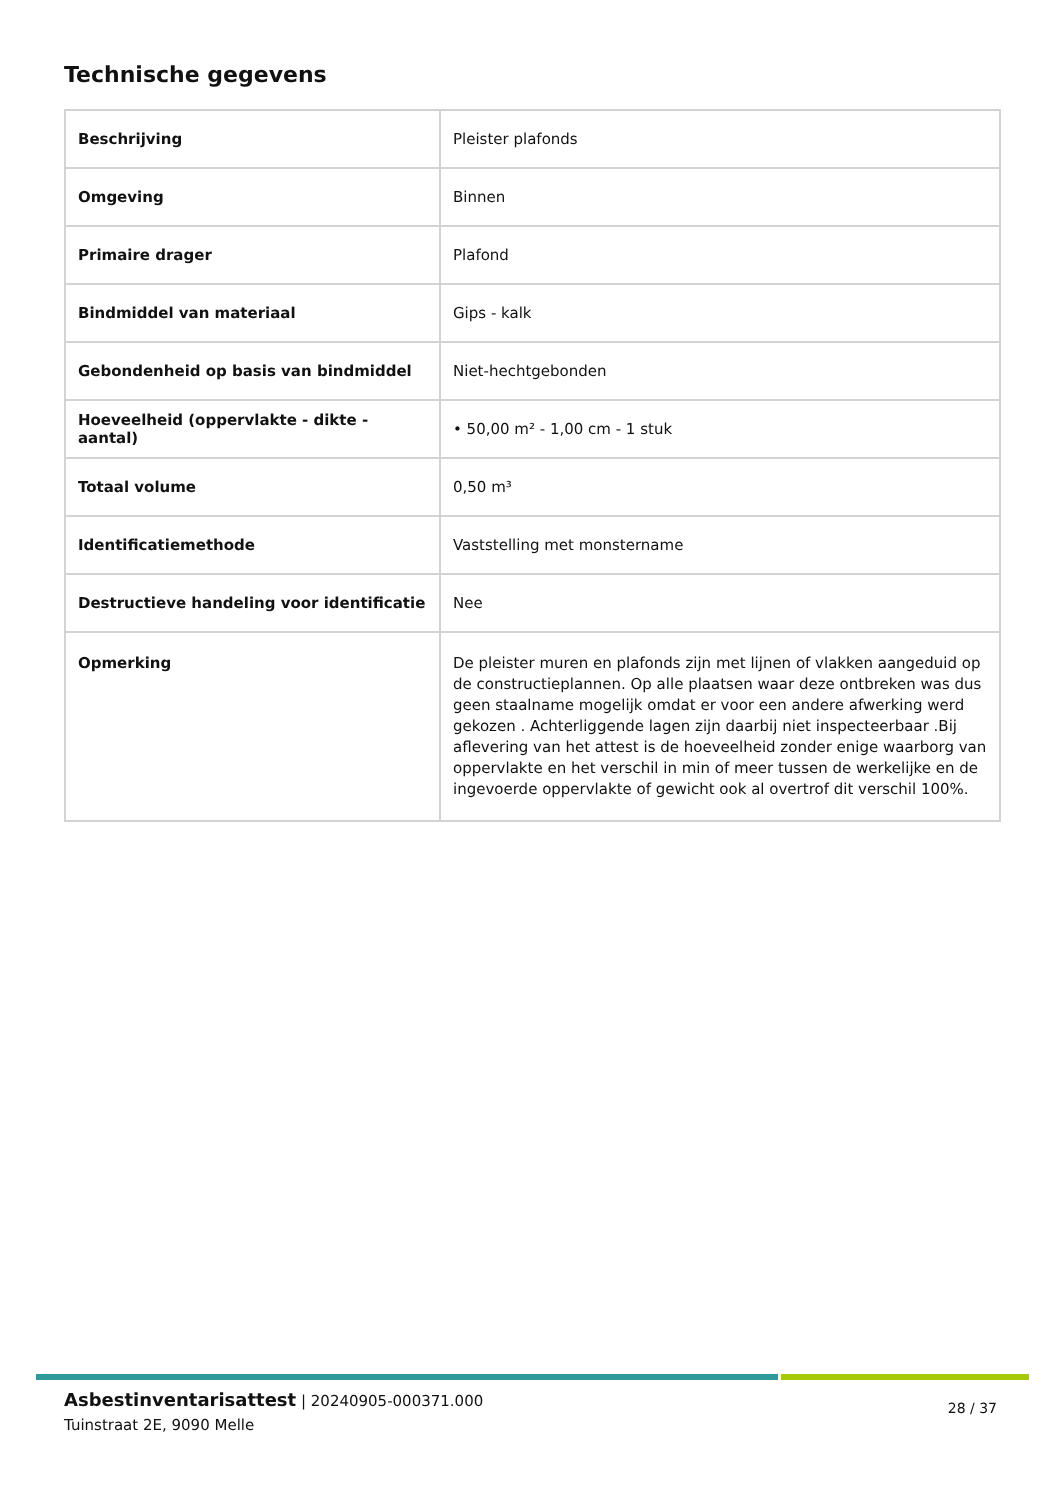Technische gegevens
| Beschrijving | Pleister plafonds |
| Omgeving | Binnen |
| Primaire drager | Plafond |
| Bindmiddel van materiaal | Gips - kalk |
| Gebondenheid op basis van bindmiddel | Niet-hechtgebonden |
| Hoeveelheid (oppervlakte - dikte - aantal) | • 50,00 m² - 1,00 cm - 1 stuk |
| Totaal volume | 0,50 m³ |
| Identificatiemethode | Vaststelling met monstername |
| Destructieve handeling voor identificatie | Nee |
| Opmerking | De pleister muren en plafonds zijn met lijnen of vlakken aangeduid op de constructieplannen. Op alle plaatsen waar deze ontbreken was dus geen staalname mogelijk omdat er voor een andere afwerking werd gekozen . Achterliggende lagen zijn daarbij niet inspecteerbaar .Bij aflevering van het attest is de hoeveelheid zonder enige waarborg van oppervlakte en het verschil in min of meer tussen de werkelijke en de ingevoerde oppervlakte of gewicht ook al overtrof dit verschil 100%. |
Asbestinventarisattest | 20240905-000371.000
Tuinstraat 2E, 9090 Melle
28 / 37